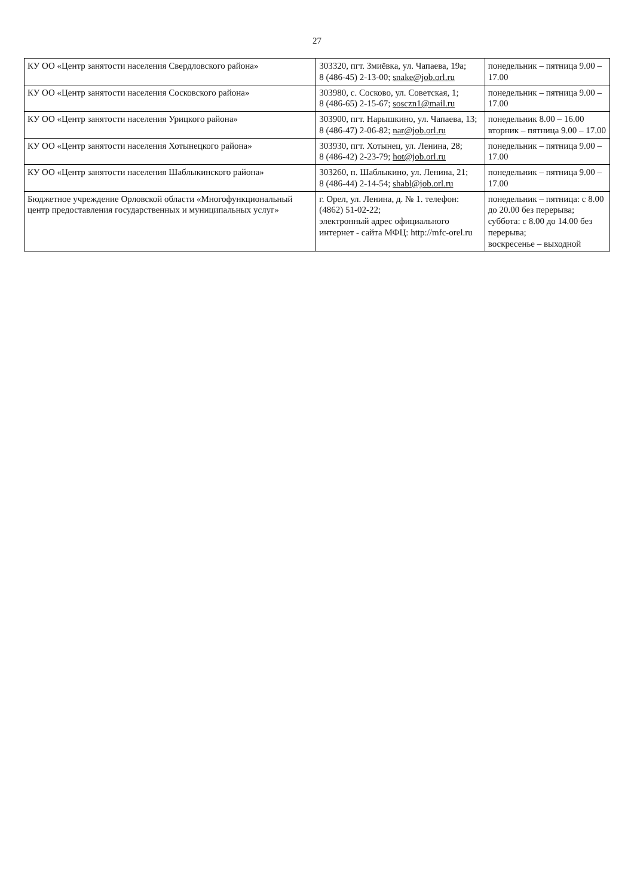27
| КУ ОО «Центр занятости населения Свердловского района» | 303320, пгт. Змиёвка, ул. Чапаева, 19а; 8 (486-45) 2-13-00; snake@job.orl.ru | понедельник – пятница 9.00 – 17.00 |
| КУ ОО «Центр занятости населения Сосковского района» | 303980, с. Сосково, ул. Советская, 1; 8 (486-65) 2-15-67; sosczn1@mail.ru | понедельник – пятница 9.00 – 17.00 |
| КУ ОО «Центр занятости населения Урицкого района» | 303900, пгт. Нарышкино, ул. Чапаева, 13; 8 (486-47) 2-06-82; nar@job.orl.ru | понедельник 8.00 – 16.00 вторник – пятница 9.00 – 17.00 |
| КУ ОО «Центр занятости населения Хотынецкого района» | 303930, пгт. Хотынец, ул. Ленина, 28; 8 (486-42) 2-23-79; hot@job.orl.ru | понедельник – пятница 9.00 – 17.00 |
| КУ ОО «Центр занятости населения Шаблыкинского района» | 303260, п. Шаблыкино, ул. Ленина, 21; 8 (486-44) 2-14-54; shabl@job.orl.ru | понедельник – пятница 9.00 – 17.00 |
| Бюджетное учреждение Орловской области «Многофункциональный центр предоставления государственных и муниципальных услуг» | г. Орел, ул. Ленина, д. № 1. телефон: (4862) 51-02-22; электронный адрес официального интернет - сайта МФЦ: http://mfc-orel.ru | понедельник – пятница: с 8.00 до 20.00 без перерыва; суббота: с 8.00 до 14.00 без перерыва; воскресенье – выходной |